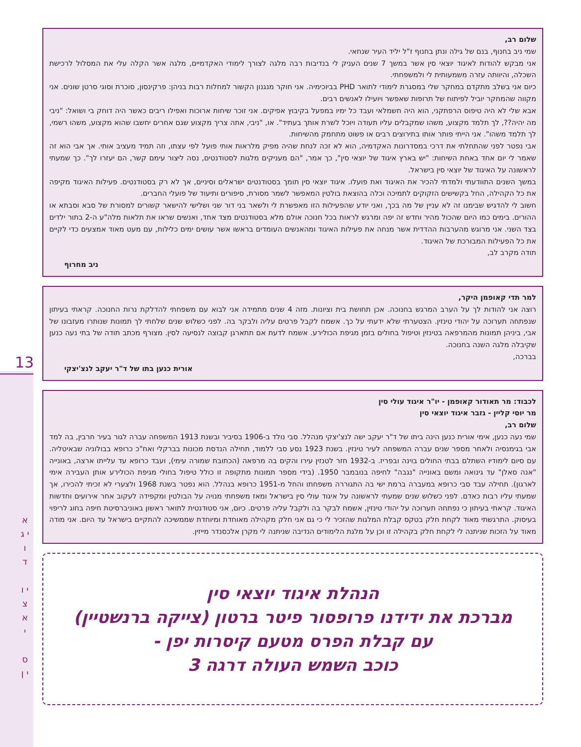13
א י ג ו ד
י ו צ א י
ס י ן
שלום רב,
שמי ניב בחנוף, בנם של גילה ונתן בחנוף ז"ל יליד העיר שנחאי.
אני מבקש להודות לאיגוד יוצאי סין אשר במשך 7 שנים העניק לי בנדיבות רבה מלגה לצורך לימודי האקדמיים, מלגה אשר הקלה עלי את המסלול לרכישת השכלה, והיוותה עזרה משמעותית לי ולמשפחתי.
כיום אני בשלב מתקדם במחקר שלי במסגרת לימודי לתואר PHD בביוכימיה. אני חוקר מנגנון הקשור למחלות רבות בניהן: פרקינסון, סוכרת וסוגי סרטן שונים. אני מקווה שהמחקר יוביל לפיתוח של תרופות שאפשר ויועילו לאנשים רבים.
אבא שלי לא היה טיפוס הרפתקני, הוא היה חשמלאי ועבד כל ימיו במפעל בקיבוץ אפיקים. אני זוכר שיחות ארוכות ואפילו ריבים כאשר היה דוחק בי ושואל: "ניבי מה יהיה??, לך תלמד מקצוע, משהו שמקבלים עליו תעודה ויוכל לשרת אותך בעתיד". או, "ניבי, אתה צריך מקצוע שגם אחרים יחשבו שהוא מקצוע, משהו רשמי, לך תלמד משהו". אני הייתי פותר אותו בתירוצים רבים או פשוט מתחמק מהשיחות.
אבי נפטר לפני שהתחלתי את דרכי במסדרונות האקדמיה, הוא לא זכה לנחת שהיה מפיק מלראות אותי פועל לפי עצתו, וזה תמיד מעציב אותי. אך אבי הוא זה שאמר לי יום אחד באחת השיחות: "יש בארץ איגוד של יוצאי סין", כך אמר, "הם מעניקים מלגות לסטודנטים, נסה ליצור עימם קשר, הם יעזרו לך". כך שמעתי לראשונה על האיגוד של יוצאי סין בישראל.
במשך השנים התוודעתי ולמדתי להכיר את האיגוד ואת פועלו. איגוד יוצאי סין תומך בסטודנטים ישראלים וסיניים, אך לא רק בסטודנטים. פעילות האיגוד מקיפה את כל הקהילה, החל בקשישים הזקוקים לתמיכה וכלה בהוצאת בולטין המאפשר לשמר מסורת, סיפורים ותיעוד של פועלי החברים.
חשוב לי להדגיש שבימנו זה לא עניין של מה בכך, ואני יודע שהפעילות הזו מאפשרת לי ולשאר בני דור שני ושלישי להישאר קשורים למסורת של סבא וסבתא או ההורים. בימים כמו היום שהכול מהיר וחדש זה יפה ומרגש לראות בכל חנוכה אולם מלא בסטודנטים מצד אחד, ואנשים שראו את תלאות מלה"ע ה-2 בתור ילדים בצד השני. אני מרוגש מהערבות ההדדית אשר מנחה את פעילות האיגוד ומהאנשים העומדים בראשו אשר עושים ימים כלילות, עם מעט מאוד אמצעים כדי לקיים את כל הפעילות המבורכת של האיגוד.
תודה מקרב לב,
ניב מחרוף
למר תדי קאופמן היקר,
רוצה אני להודות לך על הערב המרגש בחנוכה. אכן תחושת בית וציונות. מזה 4 שנים מתמידה אני לבוא עם משפחתי להדלקת נרות החנוכה. קראתי בעיתון שנפתחה תערוכה על יהודי טינזין. הצטערתי שלא ידעתי על כך. אשמח לקבל פרטים עליה ולבקר בה. לפני כשלוש שנים שלחתי לך תמונות שנותרו מעזבונו של אבי, ביניהן תמונות מהמרפאה בטינזין וטיפול בחולים בזמן מגיפת הכולירע. אשמח לדעת אם תתארגן קבוצה לנסיעה לסין. מצורף מכתב תודה של בתי נעה כנען שקיבלה מלגה השנה בחנוכה.
בברכה,
אורית כנען בתו של ד"ר יעקב לנצ'יצקי
לכבוד: מר תאודור קאופמן - יו"ר איגוד עולי סין
מר יוסי קליין - גזבר איגוד יוצאי סין
שלום רב,
שמי נעה כנען, אימי אורית כנען הינה ביתו של ד"ר יעקב ישה לנצ'יצקי מנהלל. סבי נולד ב-1906 בסיביר ובשנת 1913 המשפחה עברה לגור בעיר חרבין, בה למד אבי בגימנסיה ולאחר מספר שנים עברה המשפחה לעיר טינזין. בשנת 1923 נסע סבי ללמוד, תחילה הנדסת מכונות בברקלי ואח"כ כרופא בבולוניה שבאיטליה. עם סיום לימודיו השתלם בבתי החולים בוינה ובפריז. ב-1932 חזר לטנזין עירו והקים בה מרפאה (הכתובת שמורה עימי), ועבד כרופא עד עלייתו ארצה, באונייה "אנה סאלן" עד גינואה ומשם באונייה "נגבה" לחיפה בנובמבר 1950. (בידי מספר תמונות מתקופה זו כולל טיפול בחולי מגיפת הכולירע אותן העבירה אימי לארגון). תחילה עבד סבי כרופא במעברה ברמת ישי בה התגוררה משפחתו והחל מ-1951 כרופא בנהלל. הוא נפטר בשנת 1968 ולצערי לא זכיתי להכירו, אך שמעתי עליו רבות כאדם. לפני כשלוש שנים שמעתי לראשונה על איגוד עולי סין בישראל ומאז משפחתי מנויה על הבולטין ומקפידה לעקוב אחר אירועים וחדשות האיגוד. קראתי בעיתון כי נפתחה תערוכה על יהודי טינזין, אשמח לבקר בה ולקבל עליה פרטים. כיום, אני סטודנטית לתואר ראשון באוניברסיטת חיפה בחוג לריפוי בעיסוק. התרגשתי מאוד לקחת חלק בטקס קבלת המלגות שהזכיר לי כי גם אני חלק מקהילה מאוחדת ומיוחדת שממשיכה להתקיים בישראל עד היום. אני מודה מאוד על הזכות שניתנה לי לקחת חלק בקהילה זו וכן על מלגת הלימודים הנדיבה שניתנה לי מקרן אלכסנדר מייזין.
הנהלת איגוד יוצאי סין
מברכת את ידידנו פרופסור פיטר ברטון (צייקה ברנשטיין)
עם קבלת הפרס מטעם קיסרות יפן -
כוכב השמש העולה דרגה 3